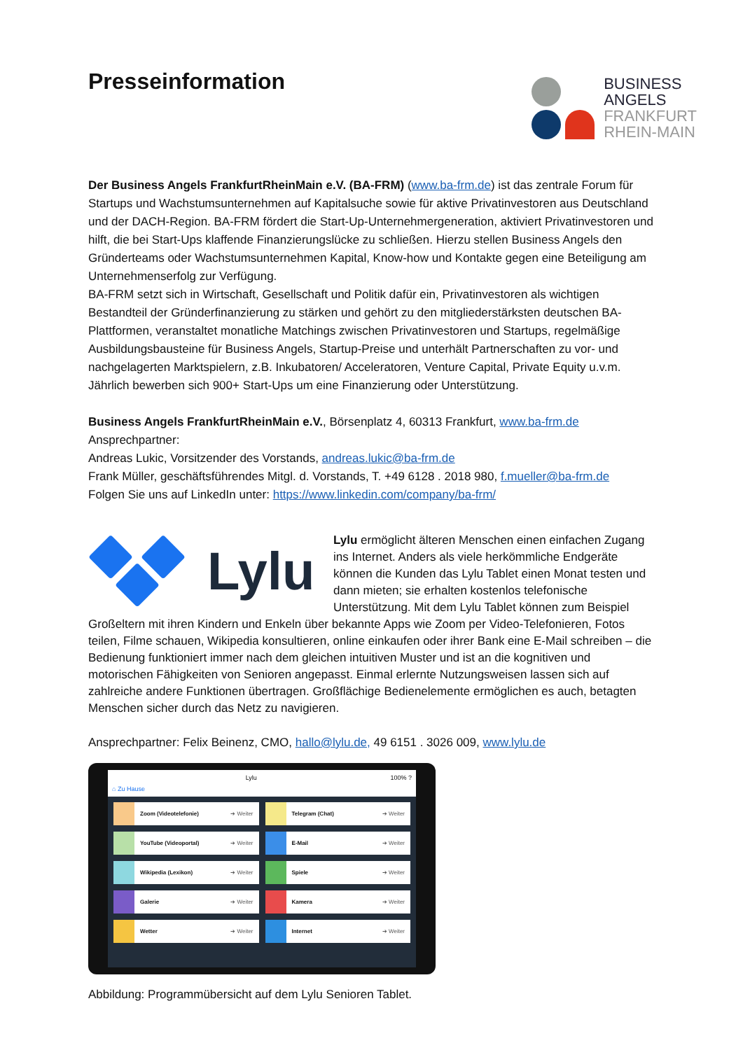Presseinformation
BUSINESS
ANGELS
FRANKFURT
RHEIN-MAIN
Der Business Angels FrankfurtRheinMain e.V. (BA-FRM) (www.ba-frm.de) ist das zentrale Forum für Startups und Wachstumsunternehmen auf Kapitalsuche sowie für aktive Privatinvestoren aus Deutschland und der DACH-Region. BA-FRM fördert die Start-Up-Unternehmergeneration, aktiviert Privatinvestoren und hilft, die bei Start-Ups klaffende Finanzierungslücke zu schließen. Hierzu stellen Business Angels den Gründerteams oder Wachstumsunternehmen Kapital, Know-how und Kontakte gegen eine Beteiligung am Unternehmenserfolg zur Verfügung.
BA-FRM setzt sich in Wirtschaft, Gesellschaft und Politik dafür ein, Privatinvestoren als wichtigen Bestandteil der Gründerfinanzierung zu stärken und gehört zu den mitgliederstärksten deutschen BA-Plattformen, veranstaltet monatliche Matchings zwischen Privatinvestoren und Startups, regelmäßige Ausbildungsbausteine für Business Angels, Startup-Preise und unterhält Partnerschaften zu vor- und nachgelagerten Marktspielern, z.B. Inkubatoren/ Acceleratoren, Venture Capital, Private Equity u.v.m. Jährlich bewerben sich 900+ Start-Ups um eine Finanzierung oder Unterstützung.
Business Angels FrankfurtRheinMain e.V., Börsenplatz 4, 60313 Frankfurt, www.ba-frm.de
Ansprechpartner:
Andreas Lukic, Vorsitzender des Vorstands, andreas.lukic@ba-frm.de
Frank Müller, geschäftsführendes Mitgl. d. Vorstands, T. +49 6128 . 2018 980, f.mueller@ba-frm.de
Folgen Sie uns auf LinkedIn unter: https://www.linkedin.com/company/ba-frm/
Lylu
Lylu ermöglicht älteren Menschen einen einfachen Zugang ins Internet. Anders als viele herkömmliche Endgeräte können die Kunden das Lylu Tablet einen Monat testen und dann mieten; sie erhalten kostenlos telefonische Unterstützung. Mit dem Lylu Tablet können zum Beispiel Großeltern mit ihren Kindern und Enkeln über bekannte Apps wie Zoom per Video-Telefonieren, Fotos teilen, Filme schauen, Wikipedia konsultieren, online einkaufen oder ihrer Bank eine E-Mail schreiben – die Bedienung funktioniert immer nach dem gleichen intuitiven Muster und ist an die kognitiven und motorischen Fähigkeiten von Senioren angepasst. Einmal erlernte Nutzungsweisen lassen sich auf zahlreiche andere Funktionen übertragen. Großflächige Bedienelemente ermöglichen es auch, betagten Menschen sicher durch das Netz zu navigieren.
Ansprechpartner: Felix Beinenz, CMO, hallo@lylu.de, 49 6151 . 3026 009, www.lylu.de
Lylu 100% ?
⌂ Zu Hause
Zoom (Videotelefonie) ➔ Weiter
Telegram (Chat) ➔ Weiter
YouTube (Videoportal) ➔ Weiter
E-Mail ➔ Weiter
Wikipedia (Lexikon) ➔ Weiter
Spiele ➔ Weiter
Galerie ➔ Weiter
Kamera ➔ Weiter
Wetter ➔ Weiter
Internet ➔ Weiter
Abbildung: Programmübersicht auf dem Lylu Senioren Tablet.